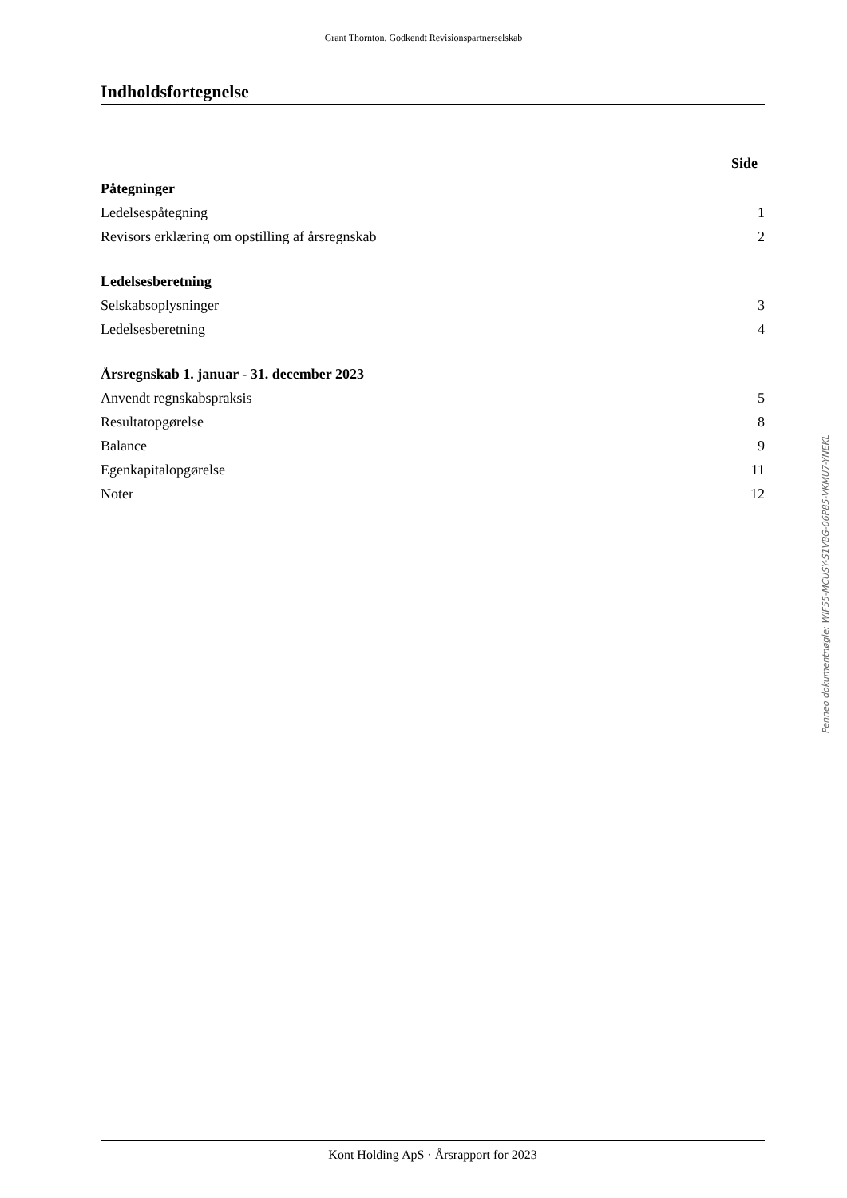Grant Thornton, Godkendt Revisionspartnerselskab
Indholdsfortegnelse
| | Side |
| Påtegninger | |
| Ledelsespåtegning | 1 |
| Revisors erklæring om opstilling af årsregnskab | 2 |
| Ledelsesberetning | |
| Selskabsoplysninger | 3 |
| Ledelsesberetning | 4 |
| Årsregnskab 1. januar - 31. december 2023 | |
| Anvendt regnskabspraksis | 5 |
| Resultatopgørelse | 8 |
| Balance | 9 |
| Egenkapitalopgørelse | 11 |
| Noter | 12 |
Penneo dokumentnøgle: WIF55-MCUSY-S1VBG-06P85-VKMU7-YNEKL
Kont Holding ApS · Årsrapport for 2023